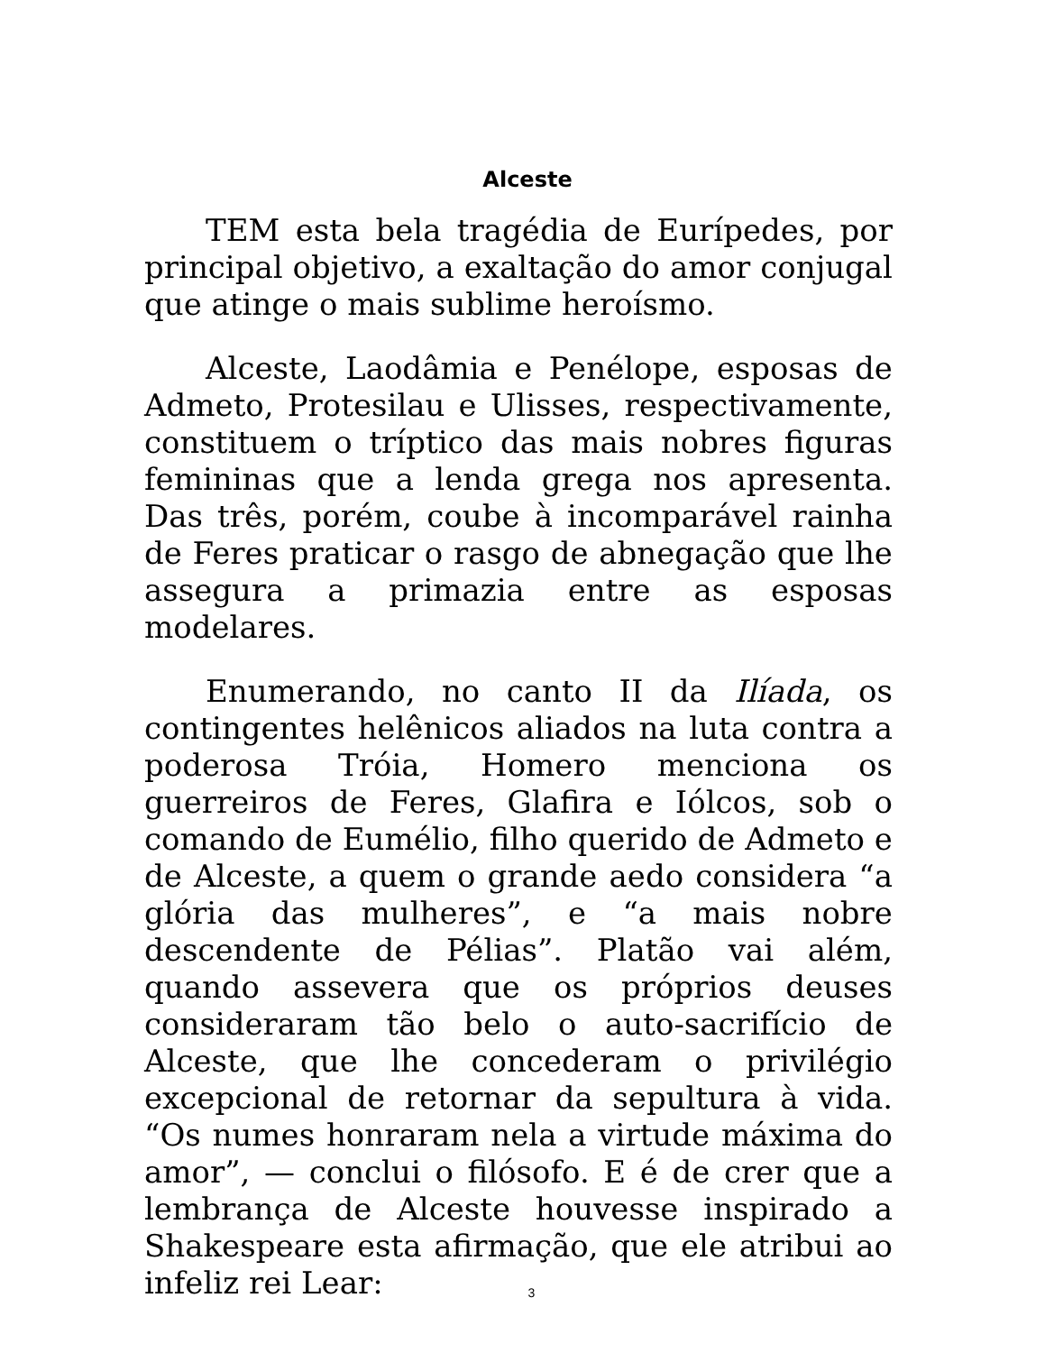Alceste
TEM esta bela tragédia de Eurípedes, por principal objetivo, a exaltação do amor conjugal que atinge o mais sublime heroísmo.
Alceste, Laodâmia e Penélope, esposas de Admeto, Protesilau e Ulisses, respectivamente, constituem o tríptico das mais nobres figuras femininas que a lenda grega nos apresenta. Das três, porém, coube à incomparável rainha de Feres praticar o rasgo de abnegação que lhe assegura a primazia entre as esposas modelares.
Enumerando, no canto II da Ilíada, os contingentes helênicos aliados na luta contra a poderosa Tróia, Homero menciona os guerreiros de Feres, Glafira e Iólcos, sob o comando de Eumélio, filho querido de Admeto e de Alceste, a quem o grande aedo considera “a glória das mulheres”, e “a mais nobre descendente de Pélias”. Platão vai além, quando assevera que os próprios deuses consideraram tão belo o auto-sacrifício de Alceste, que lhe concederam o privilégio excepcional de retornar da sepultura à vida. “Os numes honraram nela a virtude máxima do amor”, — conclui o filósofo. E é de crer que a lembrança de Alceste houvesse inspirado a Shakespeare esta afirmação, que ele atribui ao infeliz rei Lear:
3